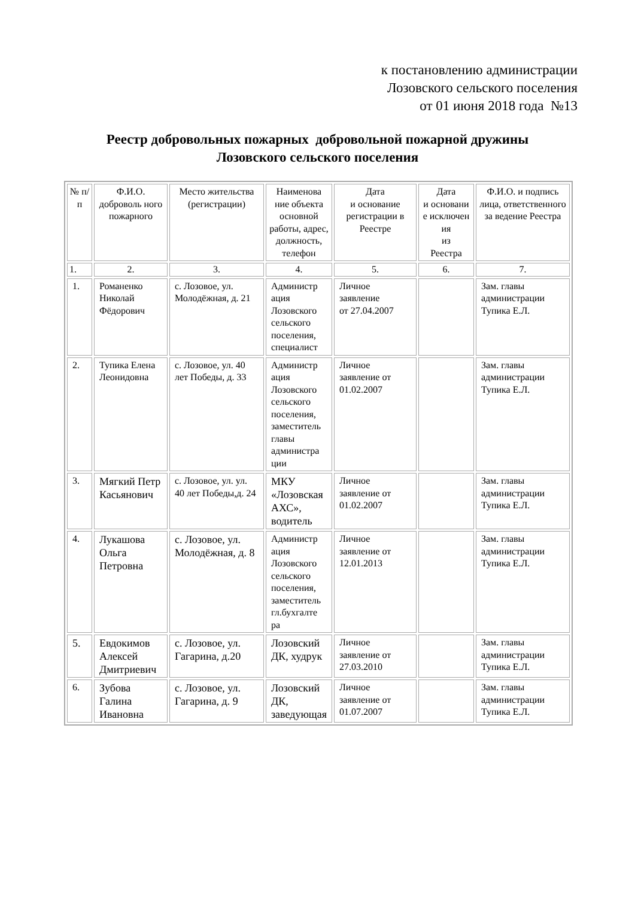к постановлению администрации
Лозовского сельского поселения
от 01 июня 2018 года №13
Реестр добровольных пожарных добровольной пожарной дружины
Лозовского сельского поселения
| № п/п | Ф.И.О. доброволь ного пожарного | Место жительства (регистрации) | Наименова ние объекта основной работы, адрес, должность, телефон | Дата и основание регистрации в Реестре | Дата и основани е исключен ия из Реестра | Ф.И.О. и подпись лица, ответственного за ведение Реестра |
| --- | --- | --- | --- | --- | --- | --- |
| 1. | 2. | 3. | 4. | 5. | 6. | 7. |
| 1. | Романенко Николай Фёдорович | с. Лозовое, ул. Молодёжная, д. 21 | Администр ация Лозовского сельского поселения, специалист | Личное заявление от 27.04.2007 | | Зам. главы администрации Тупика Е.Л. |
| 2. | Тупика Елена Леонидовна | с. Лозовое, ул. 40 лет Победы, д. 33 | Администр ация Лозовского сельского поселения, заместитель главы администра ции | Личное заявление от 01.02.2007 | | Зам. главы администрации Тупика Е.Л. |
| 3. | Мягкий Петр Касьянович | с. Лозовое, ул. ул. 40 лет Победы,д. 24 | МКУ «Лозовская АХС», водитель | Личное заявление от 01.02.2007 | | Зам. главы администрации Тупика Е.Л. |
| 4. | Лукашова Ольга Петровна | с. Лозовое, ул. Молодёжная, д. 8 | Администр ация Лозовского сельского поселения, заместитель гл.бухгалте ра | Личное заявление от 12.01.2013 | | Зам. главы администрации Тупика Е.Л. |
| 5. | Евдокимов Алексей Дмитриевич | с. Лозовое, ул. Гагарина, д.20 | Лозовский ДК, худрук | Личное заявление от 27.03.2010 | | Зам. главы администрации Тупика Е.Л. |
| 6. | Зубова Галина Ивановна | с. Лозовое, ул. Гагарина, д. 9 | Лозовский ДК, заведующая | Личное заявление от 01.07.2007 | | Зам. главы администрации Тупика Е.Л. |